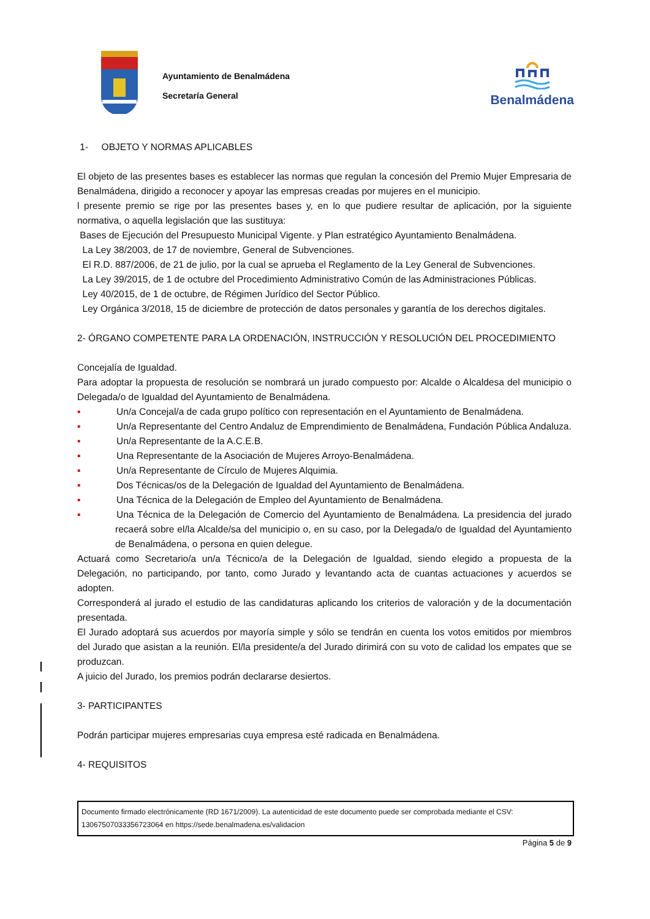Ayuntamiento de Benalmádena
Secretaría General
Benalmádena
1- OBJETO Y NORMAS APLICABLES
El objeto de las presentes bases es establecer las normas que regulan la concesión del Premio Mujer Empresaria de Benalmádena, dirigido a reconocer y apoyar las empresas creadas por mujeres en el municipio.
l presente premio se rige por las presentes bases y, en lo que pudiere resultar de aplicación, por la siguiente normativa, o aquella legislación que las sustituya:
Bases de Ejecución del Presupuesto Municipal Vigente. y Plan estratégico Ayuntamiento Benalmádena.
La Ley 38/2003, de 17 de noviembre, General de Subvenciones.
El R.D. 887/2006, de 21 de julio, por la cual se aprueba el Reglamento de la Ley General de Subvenciones.
La Ley 39/2015, de 1 de octubre del Procedimiento Administrativo Común de las Administraciones Públicas.
Ley 40/2015, de 1 de octubre, de Régimen Jurídico del Sector Público.
Ley Orgánica 3/2018, 15 de diciembre de protección de datos personales y garantía de los derechos digitales.
2- ÓRGANO COMPETENTE PARA LA ORDENACIÓN, INSTRUCCIÓN Y RESOLUCIÓN DEL PROCEDIMIENTO
Concejalía de Igualdad.
Para adoptar la propuesta de resolución se nombrará un jurado compuesto por: Alcalde o Alcaldesa del municipio o Delegada/o de Igualdad del Ayuntamiento de Benalmádena.
▪ Un/a Concejal/a de cada grupo político con representación en el Ayuntamiento de Benalmádena.
▪ Un/a Representante del Centro Andaluz de Emprendimiento de Benalmádena, Fundación Pública Andaluza.
▪ Un/a Representante de la A.C.E.B.
▪ Una Representante de la Asociación de Mujeres Arroyo-Benalmádena.
▪ Un/a Representante de Círculo de Mujeres Alquimia.
▪ Dos Técnicas/os de la Delegación de Igualdad del Ayuntamiento de Benalmádena.
▪ Una Técnica de la Delegación de Empleo del Ayuntamiento de Benalmádena.
▪ Una Técnica de la Delegación de Comercio del Ayuntamiento de Benalmádena. La presidencia del jurado recaerá sobre el/la Alcalde/sa del municipio o, en su caso, por la Delegada/o de Igualdad del Ayuntamiento de Benalmádena, o persona en quien delegue.
Actuará como Secretario/a un/a Técnico/a de la Delegación de Igualdad, siendo elegido a propuesta de la Delegación, no participando, por tanto, como Jurado y levantando acta de cuantas actuaciones y acuerdos se adopten.
Corresponderá al jurado el estudio de las candidaturas aplicando los criterios de valoración y de la documentación presentada.
El Jurado adoptará sus acuerdos por mayoría simple y sólo se tendrán en cuenta los votos emitidos por miembros del Jurado que asistan a la reunión. El/la presidente/a del Jurado dirimirá con su voto de calidad los empates que se produzcan.
A juicio del Jurado, los premios podrán declararse desiertos.
3- PARTICIPANTES
Podrán participar mujeres empresarias cuya empresa esté radicada en Benalmádena.
4- REQUISITOS
Documento firmado electrónicamente (RD 1671/2009). La autenticidad de este documento puede ser comprobada mediante el CSV: 13067507033356723064 en https://sede.benalmadena.es/validacion
Página 5 de 9